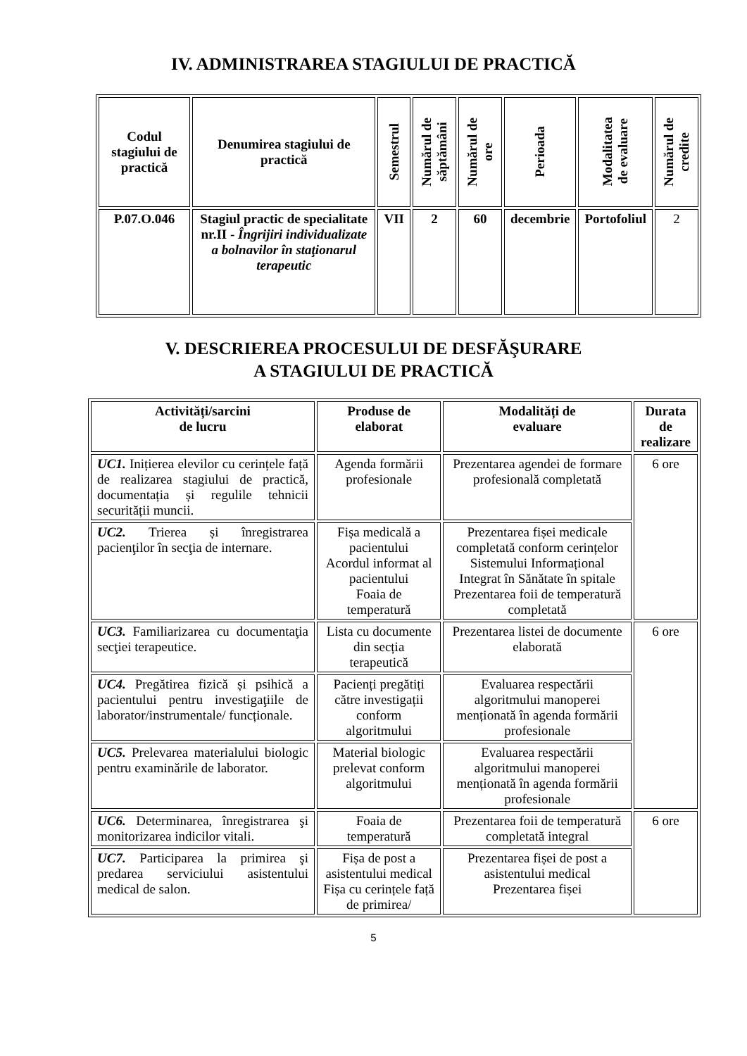IV. ADMINISTRAREA STAGIULUI DE PRACTICĂ
| Codul stagiului de practică | Denumirea stagiului de practică | Semestrul | Numărul de săptămâni | Numărul de ore | Perioada | Modalitatea de evaluare | Numărul de credite |
| --- | --- | --- | --- | --- | --- | --- | --- |
| P.07.O.046 | Stagiul practic de specialitate nr.II - Îngrijiri individualizate a bolnavilor în staţionarul terapeutic | VII | 2 | 60 | decembrie | Portofoliul | 2 |
V. DESCRIEREA PROCESULUI DE DESFĂŞURARE
A STAGIULUI DE PRACTICĂ
| Activități/sarcini de lucru | Produse de elaborat | Modalități de evaluare | Durata de realizare |
| --- | --- | --- | --- |
| UC1. Inițierea elevilor cu cerințele față de realizarea stagiului de practică, documentația și regulile tehnicii securității muncii. | Agenda formării profesionale | Prezentarea agendei de formare profesională completată | 6 ore |
| UC2. Trierea și înregistrarea pacienţilor în secţia de internare. | Fișa medicală a pacientului Acordul informat al pacientului Foaia de temperatură | Prezentarea fișei medicale completată conform cerințelor Sistemului Informațional Integrat în Sănătate în spitale Prezentarea foii de temperatură completată | |
| UC3. Familiarizarea cu documentaţia secţiei terapeutice. | Lista cu documente din secția terapeutică | Prezentarea listei de documente elaborată | 6 ore |
| UC4. Pregătirea fizică și psihică a pacientului pentru investigaţiile de laborator/instrumentale/ funcționale. | Pacienți pregătiți către investigații conform algoritmului | Evaluarea respectării algoritmului manoperei menționată în agenda formării profesionale | |
| UC5. Prelevarea materialului biologic pentru examinările de laborator. | Material biologic prelevat conform algoritmului | Evaluarea respectării algoritmului manoperei menționată în agenda formării profesionale | |
| UC6. Determinarea, înregistrarea şi monitorizarea indicilor vitali. | Foaia de temperatură | Prezentarea foii de temperatură completată integral | 6 ore |
| UC7. Participarea la primirea şi predarea serviciului asistentului medical de salon. | Fișa de post a asistentului medical Fișa cu cerințele față de primirea/ | Prezentarea fișei de post a asistentului medical Prezentarea fișei | |
5